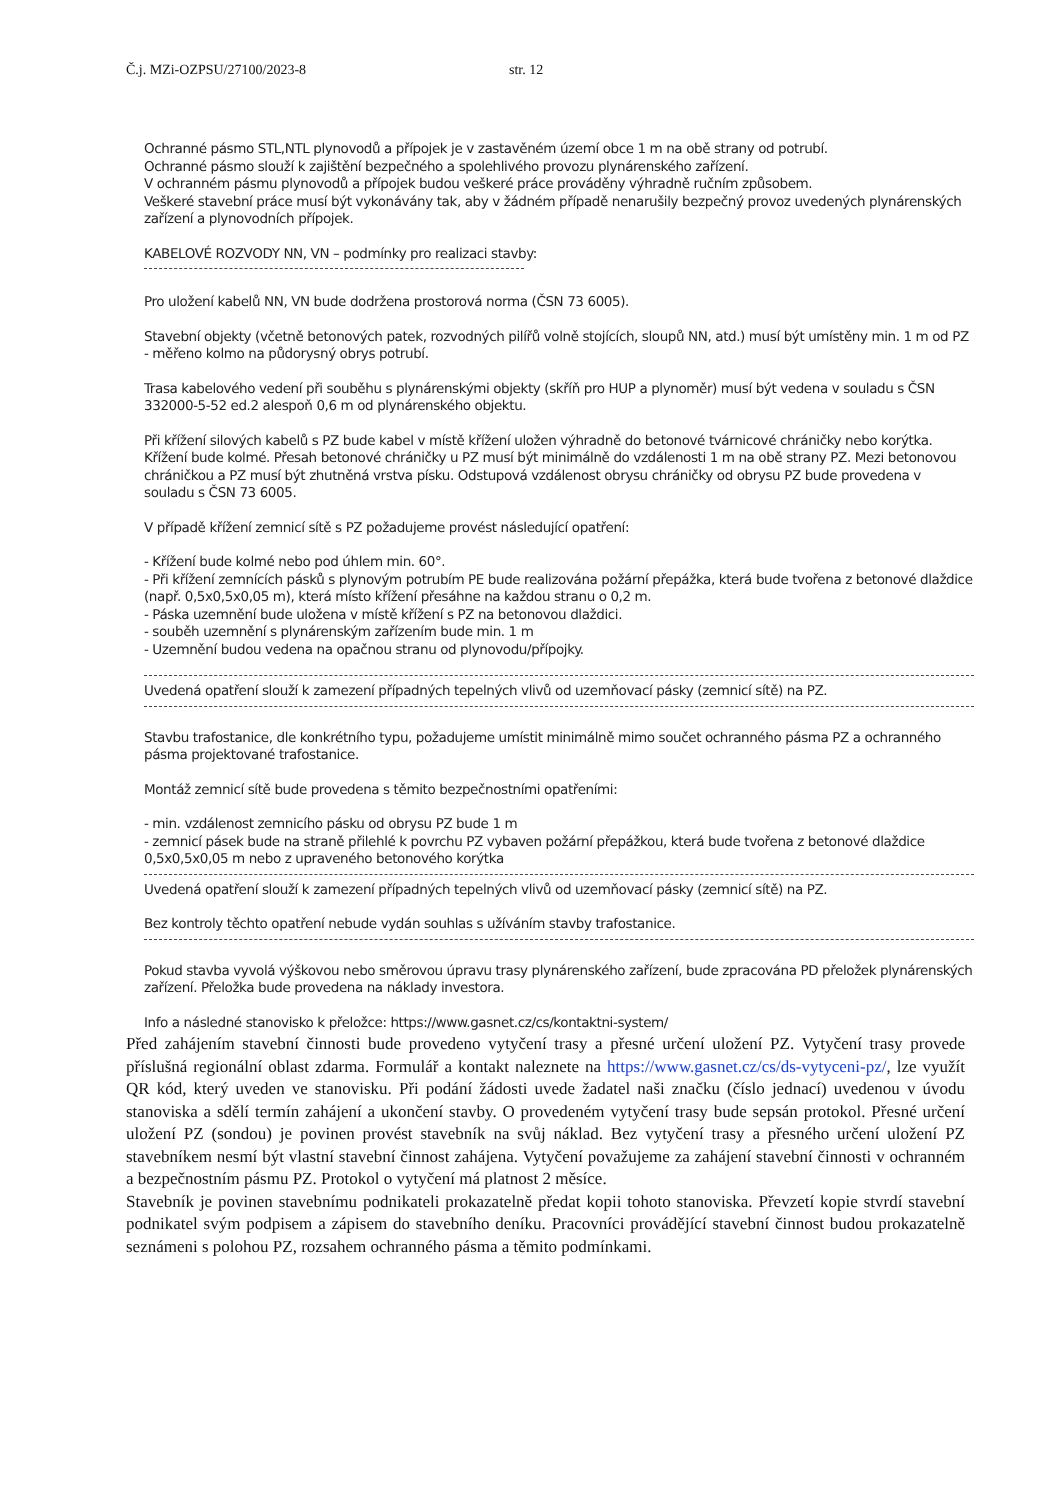Č.j. MZi-OZPSU/27100/2023-8 str. 12
Ochranné pásmo STL,NTL plynovodů a přípojek je v zastavěném území obce 1 m na obě strany od potrubí.
Ochranné pásmo slouží k zajištění bezpečného a spolehlivého provozu plynárenského zařízení.
V ochranném pásmu plynovodů a přípojek budou veškeré práce prováděny výhradně ručním způsobem.
Veškeré stavební práce musí být vykonávány tak, aby v žádném případě nenarušily bezpečný provoz uvedených plynárenských zařízení a plynovodních přípojek.
KABELOVÉ ROZVODY NN, VN – podmínky pro realizaci stavby:
Pro uložení kabelů NN, VN bude dodržena prostorová norma (ČSN 73 6005).
Stavební objekty (včetně betonových patek, rozvodných pilířů volně stojících, sloupů NN, atd.) musí být umístěny min. 1 m od PZ - měřeno kolmo na půdorysný obrys potrubí.
Trasa kabelového vedení při souběhu s plynárenskými objekty (skříň pro HUP a plynoměr) musí být vedena v souladu s ČSN 332000-5-52 ed.2 alespoň 0,6 m od plynárenského objektu.
Při křížení silových kabelů s PZ bude kabel v místě křížení uložen výhradně do betonové tvárnicové chráničky nebo korýtka. Křížení bude kolmé. Přesah betonové chráničky u PZ musí být minimálně do vzdálenosti 1 m na obě strany PZ. Mezi betonovou chráničkou a PZ musí být zhutněná vrstva písku. Odstupová vzdálenost obrysu chráničky od obrysu PZ bude provedena v souladu s ČSN 73 6005.
V případě křížení zemnicí sítě s PZ požadujeme provést následující opatření:
- Křížení bude kolmé nebo pod úhlem min. 60°.
- Při křížení zemnících pásků s plynovým potrubím PE bude realizována požární přepážka, která bude tvořena z betonové dlaždice (např. 0,5x0,5x0,05 m), která místo křížení přesáhne na každou stranu o 0,2 m.
- Páska uzemnění bude uložena v místě křížení s PZ na betonovou dlaždici.
- souběh uzemnění s plynárenským zařízením bude min. 1 m
- Uzemnění budou vedena na opačnou stranu od plynovodu/přípojky.
Uvedená opatření slouží k zamezení případných tepelných vlivů od uzemňovací pásky (zemnicí sítě) na PZ.
Stavbu trafostanice, dle konkrétního typu, požadujeme umístit minimálně mimo součet ochranného pásma PZ a ochranného pásma projektované trafostanice.
Montáž zemnicí sítě bude provedena s těmito bezpečnostními opatřeními:
- min. vzdálenost zemnicího pásku od obrysu PZ bude 1 m
- zemnicí pásek bude na straně přilehlé k povrchu PZ vybaven požární přepážkou, která bude tvořena z betonové dlaždice 0,5x0,5x0,05 m nebo z upraveného betonového korýtka
Uvedená opatření slouží k zamezení případných tepelných vlivů od uzemňovací pásky (zemnicí sítě) na PZ.
Bez kontroly těchto opatření nebude vydán souhlas s užíváním stavby trafostanice.
Pokud stavba vyvolá výškovou nebo směrovou úpravu trasy plynárenského zařízení, bude zpracována PD přeložek plynárenských zařízení. Přeložka bude provedena na náklady investora.
Info a následné stanovisko k přeložce: https://www.gasnet.cz/cs/kontaktni-system/
Před zahájením stavební činnosti bude provedeno vytyčení trasy a přesné určení uložení PZ. Vytyčení trasy provede příslušná regionální oblast zdarma. Formulář a kontakt naleznete na https://www.gasnet.cz/cs/ds-vytyceni-pz/, lze využít QR kód, který uveden ve stanovisku. Při podání žádosti uvede žadatel naši značku (číslo jednací) uvedenou v úvodu stanoviska a sdělí termín zahájení a ukončení stavby. O provedeném vytyčení trasy bude sepsán protokol. Přesné určení uložení PZ (sondou) je povinen provést stavebník na svůj náklad. Bez vytyčení trasy a přesného určení uložení PZ stavebníkem nesmí být vlastní stavební činnost zahájena. Vytyčení považujeme za zahájení stavební činnosti v ochranném a bezpečnostním pásmu PZ. Protokol o vytyčení má platnost 2 měsíce.
Stavebník je povinen stavebnímu podnikateli prokazatelně předat kopii tohoto stanoviska. Převzetí kopie stvrdí stavební podnikatel svým podpisem a zápisem do stavebního deníku. Pracovníci provádějící stavební činnost budou prokazatelně seznámeni s polohou PZ, rozsahem ochranného pásma a těmito podmínkami.